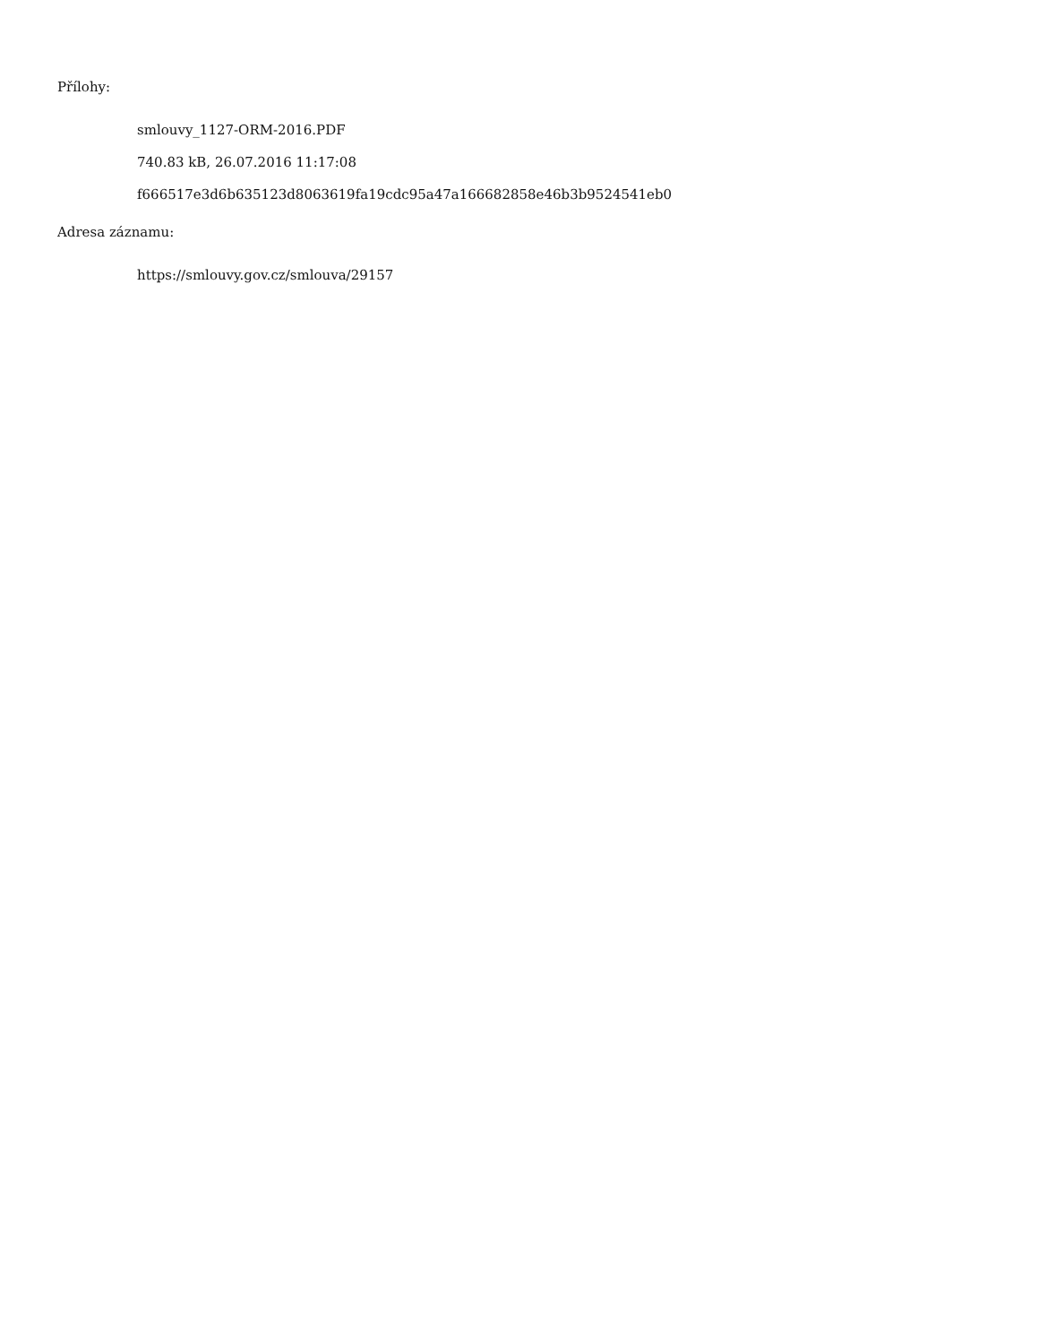Přílohy:
smlouvy_1127-ORM-2016.PDF
740.83 kB, 26.07.2016 11:17:08
f666517e3d6b635123d8063619fa19cdc95a47a166682858e46b3b9524541eb0
Adresa záznamu:
https://smlouvy.gov.cz/smlouva/29157